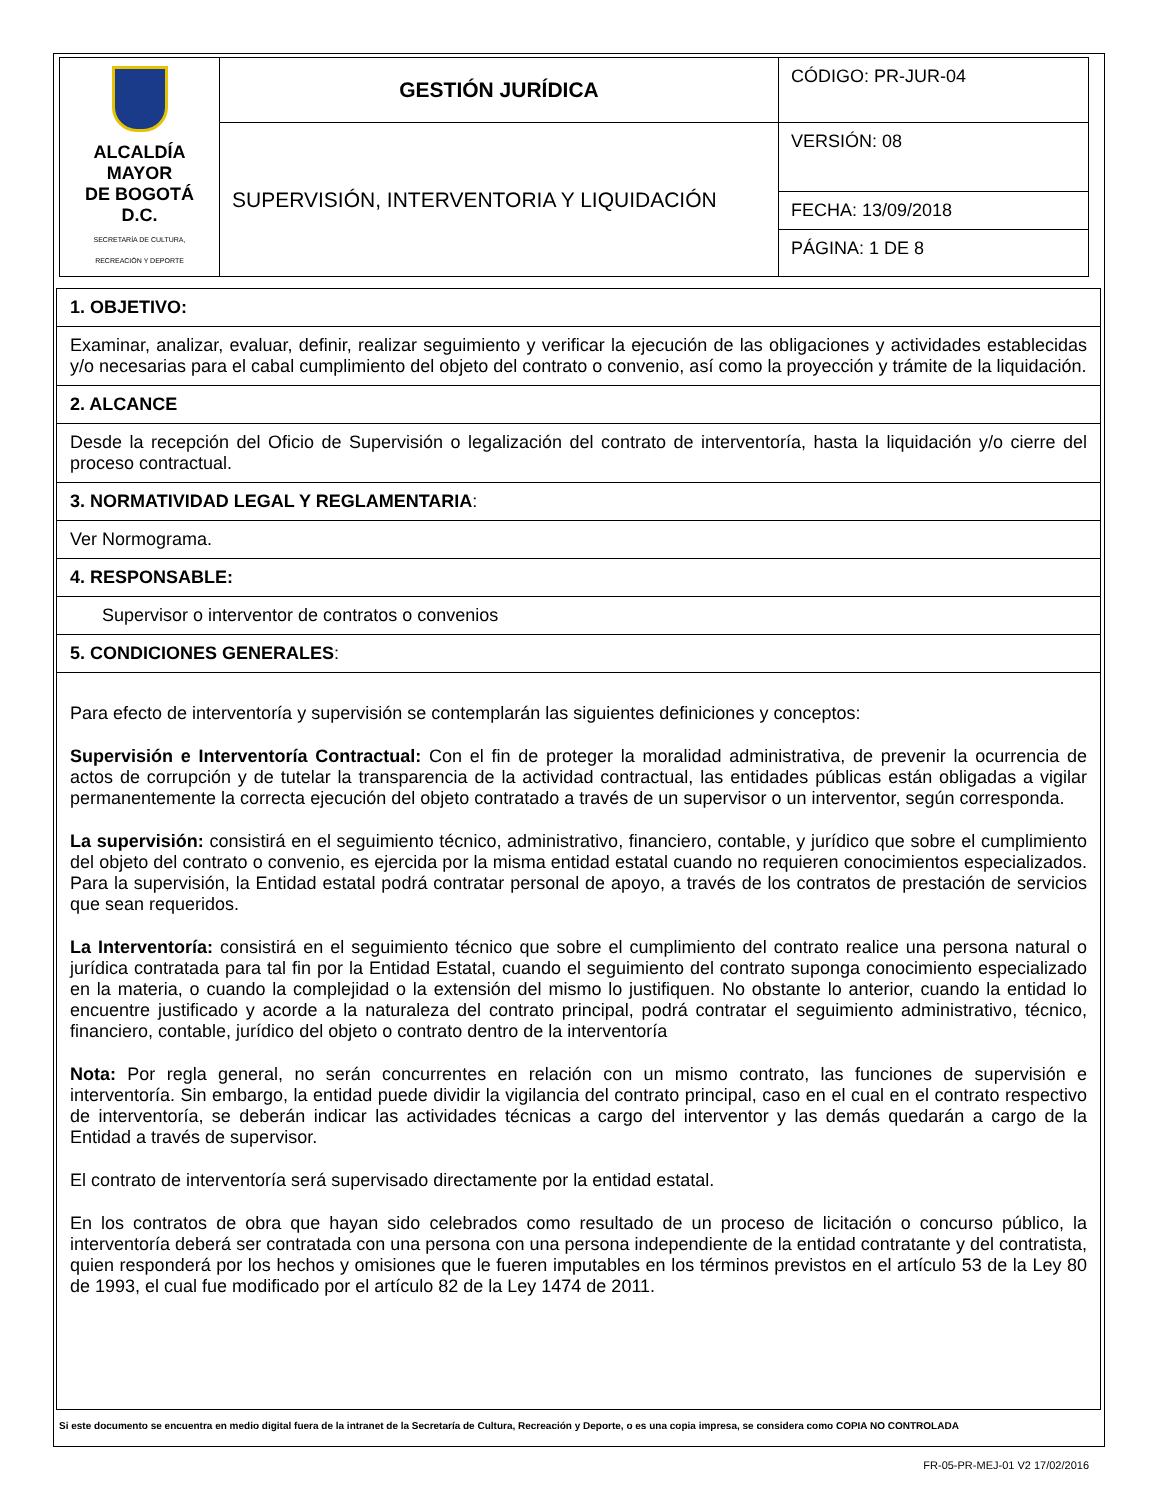| ALCALDÍA MAYOR DE BOGOTÁ D.C. SECRETARÍA DE CULTURA, RECREACIÓN Y DEPORTE | GESTIÓN JURÍDICA | CÓDIGO: PR-JUR-04 |
| | SUPERVISIÓN, INTERVENTORIA Y LIQUIDACIÓN | VERSIÓN: 08 |
| | | FECHA: 13/09/2018 |
| | | PÁGINA: 1 DE 8 |
1. OBJETIVO:
Examinar, analizar, evaluar, definir, realizar seguimiento y verificar la ejecución de las obligaciones y actividades establecidas y/o necesarias para el cabal cumplimiento del objeto del contrato o convenio, así como la proyección y trámite de la liquidación.
2. ALCANCE
Desde la recepción del Oficio de Supervisión o legalización del contrato de interventoría, hasta la liquidación y/o cierre del proceso contractual.
3. NORMATIVIDAD LEGAL Y REGLAMENTARIA:
Ver Normograma.
4. RESPONSABLE:
Supervisor o interventor de contratos o convenios
5. CONDICIONES GENERALES:
Para efecto de interventoría y supervisión se contemplarán las siguientes definiciones y conceptos:
Supervisión e Interventoría Contractual: Con el fin de proteger la moralidad administrativa, de prevenir la ocurrencia de actos de corrupción y de tutelar la transparencia de la actividad contractual, las entidades públicas están obligadas a vigilar permanentemente la correcta ejecución del objeto contratado a través de un supervisor o un interventor, según corresponda.
La supervisión: consistirá en el seguimiento técnico, administrativo, financiero, contable, y jurídico que sobre el cumplimiento del objeto del contrato o convenio, es ejercida por la misma entidad estatal cuando no requieren conocimientos especializados. Para la supervisión, la Entidad estatal podrá contratar personal de apoyo, a través de los contratos de prestación de servicios que sean requeridos.
La Interventoría: consistirá en el seguimiento técnico que sobre el cumplimiento del contrato realice una persona natural o jurídica contratada para tal fin por la Entidad Estatal, cuando el seguimiento del contrato suponga conocimiento especializado en la materia, o cuando la complejidad o la extensión del mismo lo justifiquen. No obstante lo anterior, cuando la entidad lo encuentre justificado y acorde a la naturaleza del contrato principal, podrá contratar el seguimiento administrativo, técnico, financiero, contable, jurídico del objeto o contrato dentro de la interventoría
Nota: Por regla general, no serán concurrentes en relación con un mismo contrato, las funciones de supervisión e interventoría. Sin embargo, la entidad puede dividir la vigilancia del contrato principal, caso en el cual en el contrato respectivo de interventoría, se deberán indicar las actividades técnicas a cargo del interventor y las demás quedarán a cargo de la Entidad a través de supervisor.
El contrato de interventoría será supervisado directamente por la entidad estatal.
En los contratos de obra que hayan sido celebrados como resultado de un proceso de licitación o concurso público, la interventoría deberá ser contratada con una persona con una persona independiente de la entidad contratante y del contratista, quien responderá por los hechos y omisiones que le fueren imputables en los términos previstos en el artículo 53 de la Ley 80 de 1993, el cual fue modificado por el artículo 82 de la Ley 1474 de 2011.
Si este documento se encuentra en medio digital fuera de la intranet de la Secretaría de Cultura, Recreación y Deporte, o es una copia impresa, se considera como COPIA NO CONTROLADA
FR-05-PR-MEJ-01 V2 17/02/2016